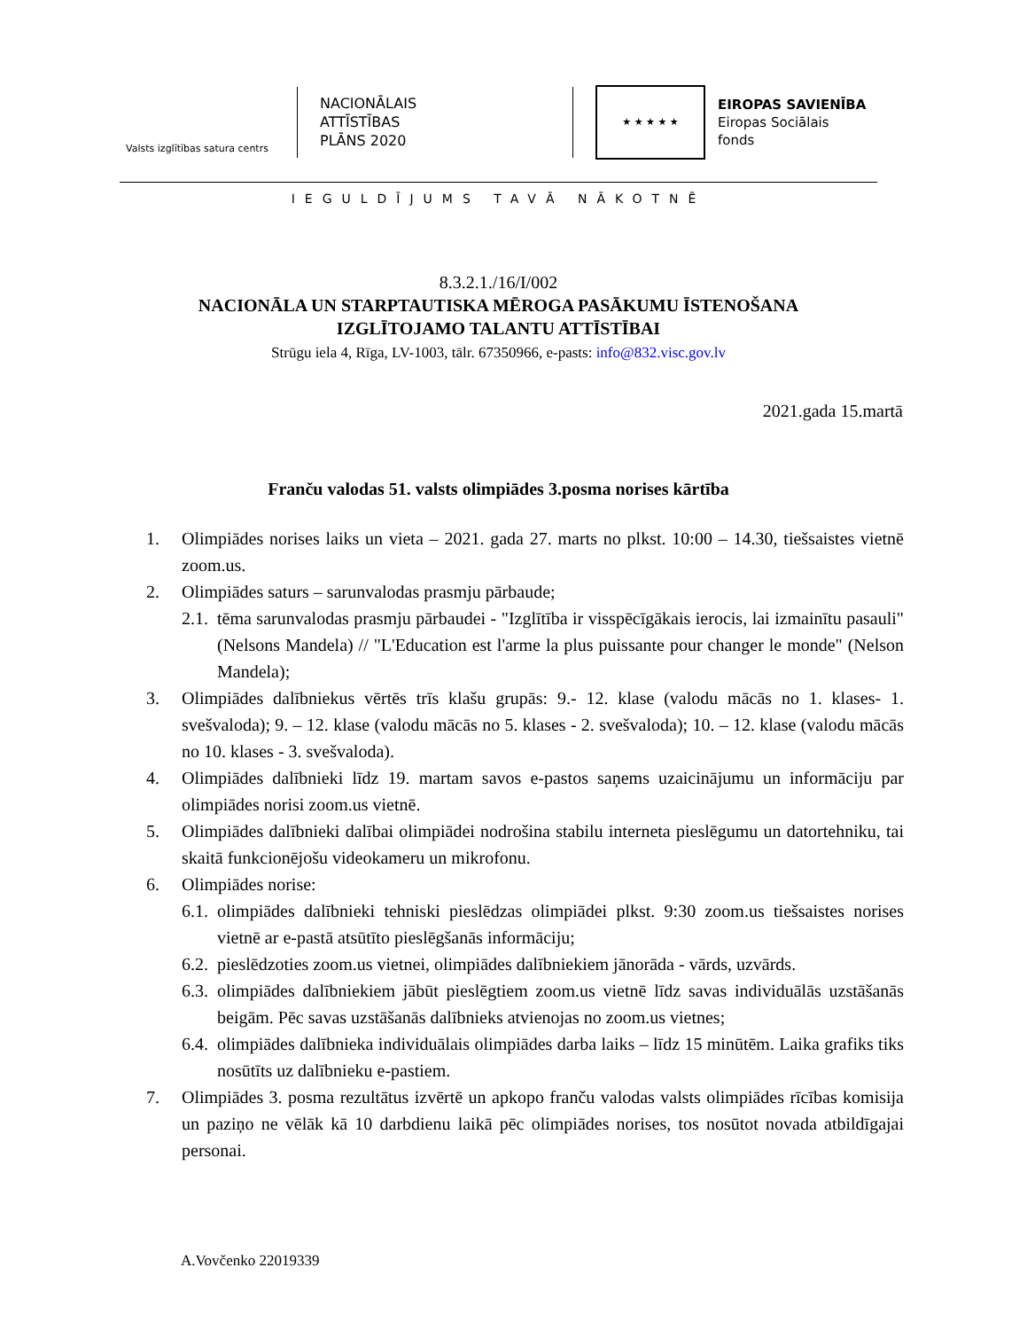Valsts izglītības satura centrs
NACIONĀLAIS
ATTĪSTĪBAS
PLĀNS 2020
★ ★ ★ ★ ★
EIROPAS SAVIENĪBA
Eiropas Sociālais
fonds
IEGULDĪJUMS TAVĀ NĀKOTNĒ
8.3.2.1./16/I/002
NACIONĀLA UN STARPTAUTISKA MĒROGA PASĀKUMU ĪSTENOŠANA
IZGLĪTOJAMO TALANTU ATTĪSTĪBAI
Strūgu iela 4, Rīga, LV-1003, tālr. 67350966, e-pasts: info@832.visc.gov.lv
2021.gada 15.martā
Franču valodas 51. valsts olimpiādes 3.posma norises kārtība
1. Olimpiādes norises laiks un vieta – 2021. gada 27. marts no plkst. 10:00 – 14.30, tiešsaistes vietnē zoom.us.
2. Olimpiādes saturs – sarunvalodas prasmju pārbaude;
2.1. tēma sarunvalodas prasmju pārbaudei - "Izglītība ir visspēcīgākais ierocis, lai izmainītu pasauli" (Nelsons Mandela) // "L'Education est l'arme la plus puissante pour changer le monde" (Nelson Mandela);
3. Olimpiādes dalībniekus vērtēs trīs klašu grupās: 9.- 12. klase (valodu mācās no 1. klases- 1. svešvaloda); 9. – 12. klase (valodu mācās no 5. klases - 2. svešvaloda); 10. – 12. klase (valodu mācās no 10. klases - 3. svešvaloda).
4. Olimpiādes dalībnieki līdz 19. martam savos e-pastos saņems uzaicinājumu un informāciju par olimpiādes norisi zoom.us vietnē.
5. Olimpiādes dalībnieki dalībai olimpiādei nodrošina stabilu interneta pieslēgumu un datortehniku, tai skaitā funkcionējošu videokameru un mikrofonu.
6. Olimpiādes norise:
6.1. olimpiādes dalībnieki tehniski pieslēdzas olimpiādei plkst. 9:30 zoom.us tiešsaistes norises vietnē ar e-pastā atsūtīto pieslēgšanās informāciju;
6.2. pieslēdzoties zoom.us vietnei, olimpiādes dalībniekiem jānorāda - vārds, uzvārds.
6.3. olimpiādes dalībniekiem jābūt pieslēgtiem zoom.us vietnē līdz savas individuālās uzstāšanās beigām. Pēc savas uzstāšanās dalībnieks atvienojas no zoom.us vietnes;
6.4. olimpiādes dalībnieka individuālais olimpiādes darba laiks – līdz 15 minūtēm. Laika grafiks tiks nosūtīts uz dalībnieku e-pastiem.
7. Olimpiādes 3. posma rezultātus izvērtē un apkopo franču valodas valsts olimpiādes rīcības komisija un paziņo ne vēlāk kā 10 darbdienu laikā pēc olimpiādes norises, tos nosūtot novada atbildīgajai personai.
A.Vovčenko 22019339